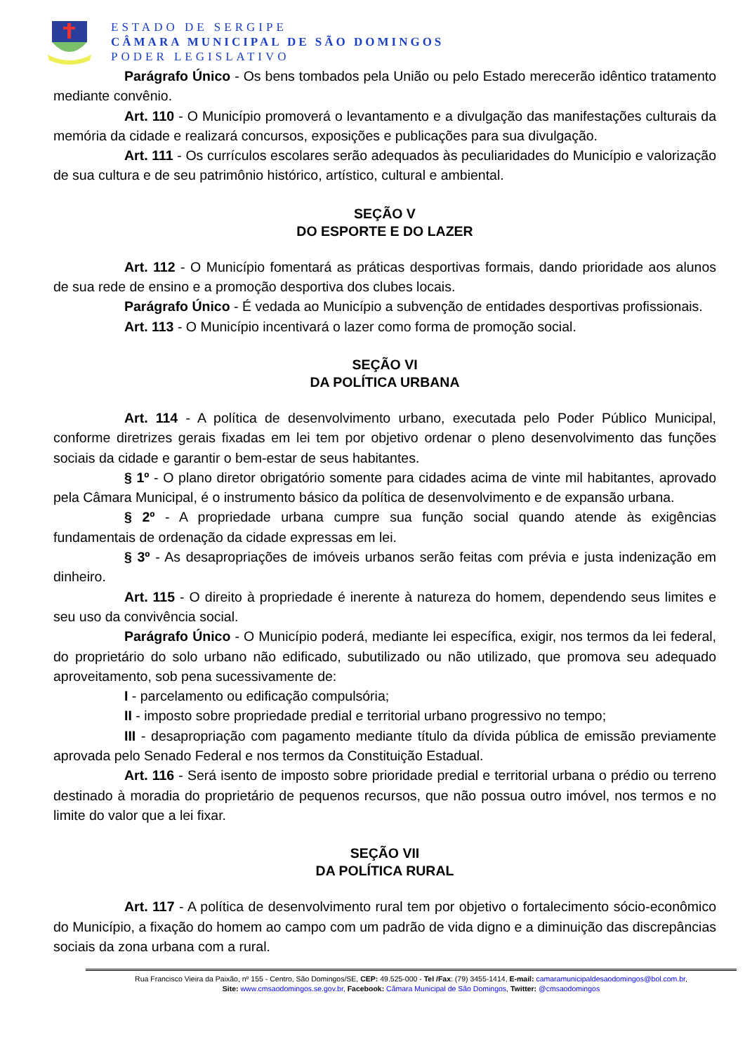ESTADO DE SERGIPE
CÂMARA MUNICIPAL DE SÃO DOMINGOS
PODER LEGISLATIVO
Parágrafo Único - Os bens tombados pela União ou pelo Estado merecerão idêntico tratamento mediante convênio.
Art. 110 - O Município promoverá o levantamento e a divulgação das manifestações culturais da memória da cidade e realizará concursos, exposições e publicações para sua divulgação.
Art. 111 - Os currículos escolares serão adequados às peculiaridades do Município e valorização de sua cultura e de seu patrimônio histórico, artístico, cultural e ambiental.
SEÇÃO V
DO ESPORTE E DO LAZER
Art. 112 - O Município fomentará as práticas desportivas formais, dando prioridade aos alunos de sua rede de ensino e a promoção desportiva dos clubes locais.
Parágrafo Único - É vedada ao Município a subvenção de entidades desportivas profissionais.
Art. 113 - O Município incentivará o lazer como forma de promoção social.
SEÇÃO VI
DA POLÍTICA URBANA
Art. 114 - A política de desenvolvimento urbano, executada pelo Poder Público Municipal, conforme diretrizes gerais fixadas em lei tem por objetivo ordenar o pleno desenvolvimento das funções sociais da cidade e garantir o bem-estar de seus habitantes.
§ 1º - O plano diretor obrigatório somente para cidades acima de vinte mil habitantes, aprovado pela Câmara Municipal, é o instrumento básico da política de desenvolvimento e de expansão urbana.
§ 2º - A propriedade urbana cumpre sua função social quando atende às exigências fundamentais de ordenação da cidade expressas em lei.
§ 3º - As desapropriações de imóveis urbanos serão feitas com prévia e justa indenização em dinheiro.
Art. 115 - O direito à propriedade é inerente à natureza do homem, dependendo seus limites e seu uso da convivência social.
Parágrafo Único - O Município poderá, mediante lei específica, exigir, nos termos da lei federal, do proprietário do solo urbano não edificado, subutilizado ou não utilizado, que promova seu adequado aproveitamento, sob pena sucessivamente de:
I - parcelamento ou edificação compulsória;
II - imposto sobre propriedade predial e territorial urbano progressivo no tempo;
III - desapropriação com pagamento mediante título da dívida pública de emissão previamente aprovada pelo Senado Federal e nos termos da Constituição Estadual.
Art. 116 - Será isento de imposto sobre prioridade predial e territorial urbana o prédio ou terreno destinado à moradia do proprietário de pequenos recursos, que não possua outro imóvel, nos termos e no limite do valor que a lei fixar.
SEÇÃO VII
DA POLÍTICA RURAL
Art. 117 - A política de desenvolvimento rural tem por objetivo o fortalecimento sócio-econômico do Município, a fixação do homem ao campo com um padrão de vida digno e a diminuição das discrepâncias sociais da zona urbana com a rural.
Rua Francisco Vieira da Paixão, nº 155 - Centro, São Domingos/SE, CEP: 49.525-000 - Tel /Fax: (79) 3455-1414, E-mail: camaramunicipaldesaodomingos@bol.com.br,
Site: www.cmsaodomingos.se.gov.br, Facebook: Câmara Municipal de São Domingos, Twitter: @cmsaodomingos